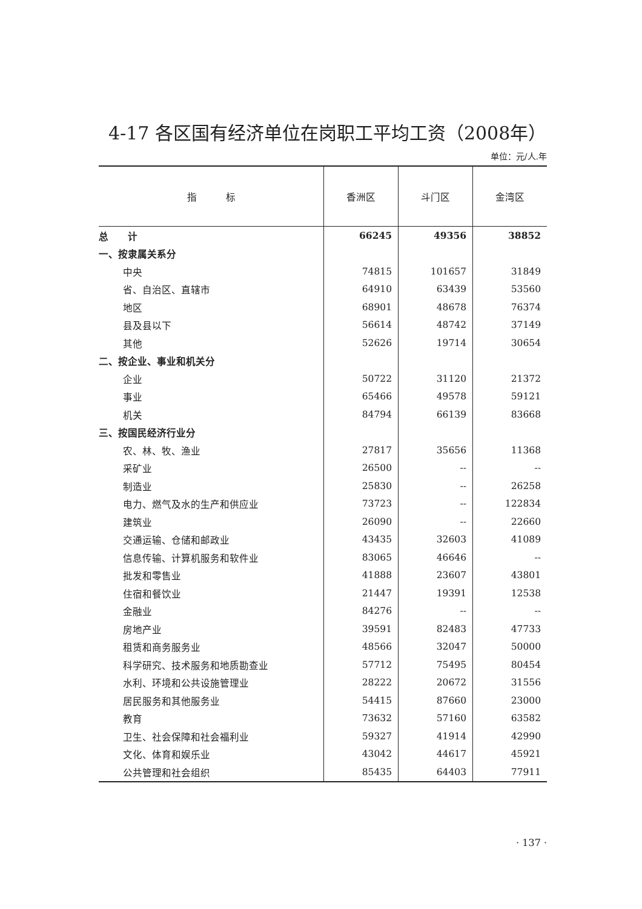4-17 各区国有经济单位在岗职工平均工资（2008年）
单位：元/人.年
| 指 标 | 香洲区 | 斗门区 | 金湾区 |
| --- | --- | --- | --- |
| 总 计 | 66245 | 49356 | 38852 |
| 一、按隶属关系分 | | | |
| 中央 | 74815 | 101657 | 31849 |
| 省、自治区、直辖市 | 64910 | 63439 | 53560 |
| 地区 | 68901 | 48678 | 76374 |
| 县及县以下 | 56614 | 48742 | 37149 |
| 其他 | 52626 | 19714 | 30654 |
| 二、按企业、事业和机关分 | | | |
| 企业 | 50722 | 31120 | 21372 |
| 事业 | 65466 | 49578 | 59121 |
| 机关 | 84794 | 66139 | 83668 |
| 三、按国民经济行业分 | | | |
| 农、林、牧、渔业 | 27817 | 35656 | 11368 |
| 采矿业 | 26500 | -- | -- |
| 制造业 | 25830 | -- | 26258 |
| 电力、燃气及水的生产和供应业 | 73723 | -- | 122834 |
| 建筑业 | 26090 | -- | 22660 |
| 交通运输、仓储和邮政业 | 43435 | 32603 | 41089 |
| 信息传输、计算机服务和软件业 | 83065 | 46646 | -- |
| 批发和零售业 | 41888 | 23607 | 43801 |
| 住宿和餐饮业 | 21447 | 19391 | 12538 |
| 金融业 | 84276 | -- | -- |
| 房地产业 | 39591 | 82483 | 47733 |
| 租赁和商务服务业 | 48566 | 32047 | 50000 |
| 科学研究、技术服务和地质勘查业 | 57712 | 75495 | 80454 |
| 水利、环境和公共设施管理业 | 28222 | 20672 | 31556 |
| 居民服务和其他服务业 | 54415 | 87660 | 23000 |
| 教育 | 73632 | 57160 | 63582 |
| 卫生、社会保障和社会福利业 | 59327 | 41914 | 42990 |
| 文化、体育和娱乐业 | 43042 | 44617 | 45921 |
| 公共管理和社会组织 | 85435 | 64403 | 77911 |
· 137 ·